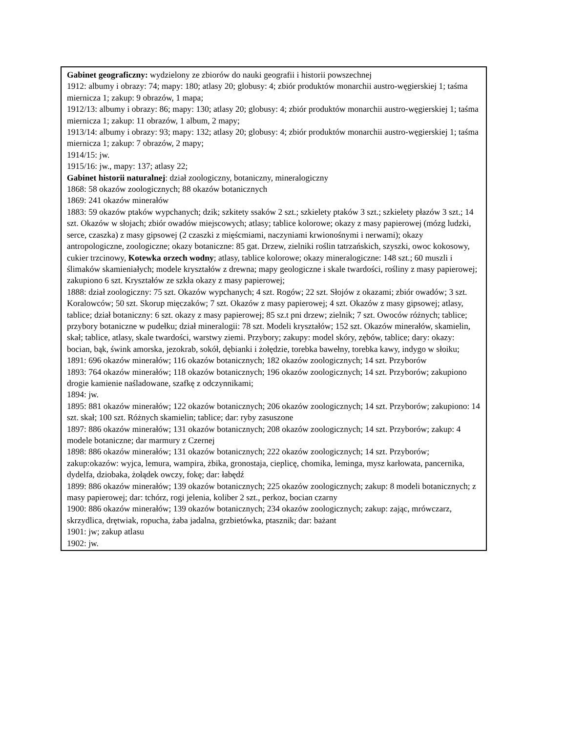| Gabinet geograficzny: wydzielony ze zbiorów do nauki geografii i historii powszechnej 1912: albumy i obrazy: 74; mapy: 180; atlasy 20; globusy: 4; zbiór produktów monarchii austro-węgierskiej 1; taśma miernicza 1; zakup: 9 obrazów, 1 mapa; 1912/13: albumy i obrazy: 86; mapy: 130; atlasy 20; globusy: 4; zbiór produktów monarchii austro-węgierskiej 1; taśma miernicza 1; zakup: 11 obrazów, 1 album, 2 mapy; 1913/14: albumy i obrazy: 93; mapy: 132; atlasy 20; globusy: 4; zbiór produktów monarchii austro-węgierskiej 1; taśma miernicza 1; zakup: 7 obrazów, 2 mapy; 1914/15: jw. 1915/16: jw., mapy: 137; atlasy 22; Gabinet historii naturalnej : dział zoologiczny, botaniczny, mineralogiczny 1868: 58 okazów zoologicznych; 88 okazów botanicznych 1869: 241 okazów minerałów 1883: 59 okazów ptaków wypchanych; dzik; szkitety ssaków 2 szt.; szkielety ptaków 3 szt.; szkielety płazów 3 szt.; 14 szt. Okazów w słojach; zbiór owadów miejscowych; atlasy; tablice kolorowe; okazy z masy papierowej (mózg ludzki, serce, czaszka) z masy gipsowej (2 czaszki z mięścmiami, naczyniami krwionośnymi i nerwami); okazy antropologiczne, zoologiczne; okazy botaniczne: 85 gat. Drzew, zielniki roślin tatrzańskich, szyszki, owoc kokosowy, cukier trzcinowy, Kotewka orzech wodny ; atlasy, tablice kolorowe; okazy mineralogiczne: 148 szt.; 60 muszli i ślimaków skamieniałych; modele kryształów z drewna; mapy geologiczne i skale twardości, rośliny z masy papierowej; zakupiono 6 szt. Kryształów ze szkła okazy z masy papierowej; 1888: dział zoologiczny: 75 szt. Okazów wypchanych; 4 szt. Rogów; 22 szt. Słojów z okazami; zbiór owadów; 3 szt. Koralowców; 50 szt. Skorup mięczaków; 7 szt. Okazów z masy papierowej; 4 szt. Okazów z masy gipsowej; atlasy, tablice; dział botaniczny: 6 szt. okazy z masy papierowej; 85 sz.t pni drzew; zielnik; 7 szt. Owoców różnych; tablice; przybory botaniczne w pudełku; dział mineralogii: 78 szt. Modeli kryształów; 152 szt. Okazów minerałów, skamielin, skał; tablice, atlasy, skale twardości, warstwy ziemi. Przybory; zakupy: model skóry, zębów, tablice; dary: okazy: bocian, bąk, śwink amorska, jezokrab, sokół, dębianki i żołędzie, torebka bawełny, torebka kawy, indygo w słoiku; 1891: 696 okazów minerałów; 116 okazów botanicznych; 182 okazów zoologicznych; 14 szt. Przyborów 1893: 764 okazów minerałów; 118 okazów botanicznych; 196 okazów zoologicznych; 14 szt. Przyborów; zakupiono drogie kamienie naśladowane, szafkę z odczynnikami; 1894: jw. 1895: 881 okazów minerałów; 122 okazów botanicznych; 206 okazów zoologicznych; 14 szt. Przyborów; zakupiono: 14 szt. skał; 100 szt. Różnych skamielin; tablice; dar: ryby zasuszone 1897: 886 okazów minerałów; 131 okazów botanicznych; 208 okazów zoologicznych; 14 szt. Przyborów; zakup: 4 modele botaniczne; dar marmury z Czernej 1898: 886 okazów minerałów; 131 okazów botanicznych; 222 okazów zoologicznych; 14 szt. Przyborów; zakup:okazów: wyjca, lemura, wampira, żbika, gronostaja, cieplicę, chomika, leminga, mysz karłowata, pancernika, dydelfa, dziobaka, żołądek owczy, fokę; dar: łabędź 1899: 886 okazów minerałów; 139 okazów botanicznych; 225 okazów zoologicznych; zakup: 8 modeli botanicznych; z masy papierowej; dar: tchórz, rogi jelenia, koliber 2 szt., perkoz, bocian czarny 1900: 886 okazów minerałów; 139 okazów botanicznych; 234 okazów zoologicznych; zakup: zając, mrówczarz, skrzydlica, drętwiak, ropucha, żaba jadalna, grzbietówka, ptasznik; dar: bażant 1901: jw; zakup atlasu 1902: jw. |